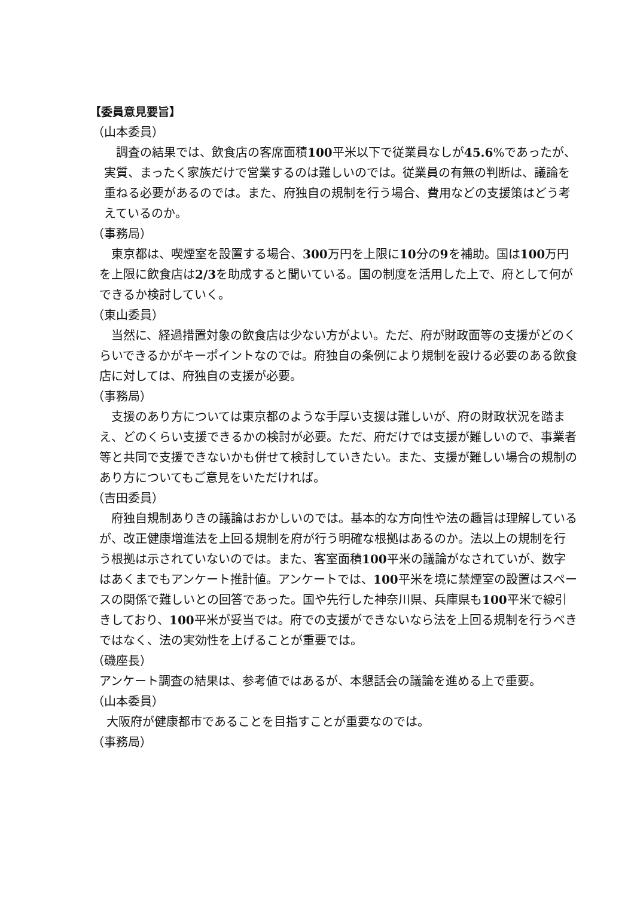【委員意見要旨】
（山本委員）
調査の結果では、飲食店の客席面積100平米以下で従業員なしが45.6%であったが、実質、まったく家族だけで営業するのは難しいのでは。従業員の有無の判断は、議論を重ねる必要があるのでは。また、府独自の規制を行う場合、費用などの支援策はどう考えているのか。
（事務局）
東京都は、喫煙室を設置する場合、300万円を上限に10分の9を補助。国は100万円を上限に飲食店は2/3を助成すると聞いている。国の制度を活用した上で、府として何ができるか検討していく。
（東山委員）
当然に、経過措置対象の飲食店は少ない方がよい。ただ、府が財政面等の支援がどのくらいできるかがキーポイントなのでは。府独自の条例により規制を設ける必要のある飲食店に対しては、府独自の支援が必要。
（事務局）
支援のあり方については東京都のような手厚い支援は難しいが、府の財政状況を踏まえ、どのくらい支援できるかの検討が必要。ただ、府だけでは支援が難しいので、事業者等と共同で支援できないかも併せて検討していきたい。また、支援が難しい場合の規制のあり方についてもご意見をいただければ。
（吉田委員）
府独自規制ありきの議論はおかしいのでは。基本的な方向性や法の趣旨は理解しているが、改正健康増進法を上回る規制を府が行う明確な根拠はあるのか。法以上の規制を行う根拠は示されていないのでは。また、客室面積100平米の議論がなされていが、数字はあくまでもアンケート推計値。アンケートでは、100平米を境に禁煙室の設置はスペースの関係で難しいとの回答であった。国や先行した神奈川県、兵庫県も100平米で線引きしており、100平米が妥当では。府での支援ができないなら法を上回る規制を行うべきではなく、法の実効性を上げることが重要では。
（磯座長）
アンケート調査の結果は、参考値ではあるが、本懇話会の議論を進める上で重要。
（山本委員）
大阪府が健康都市であることを目指すことが重要なのでは。
（事務局）